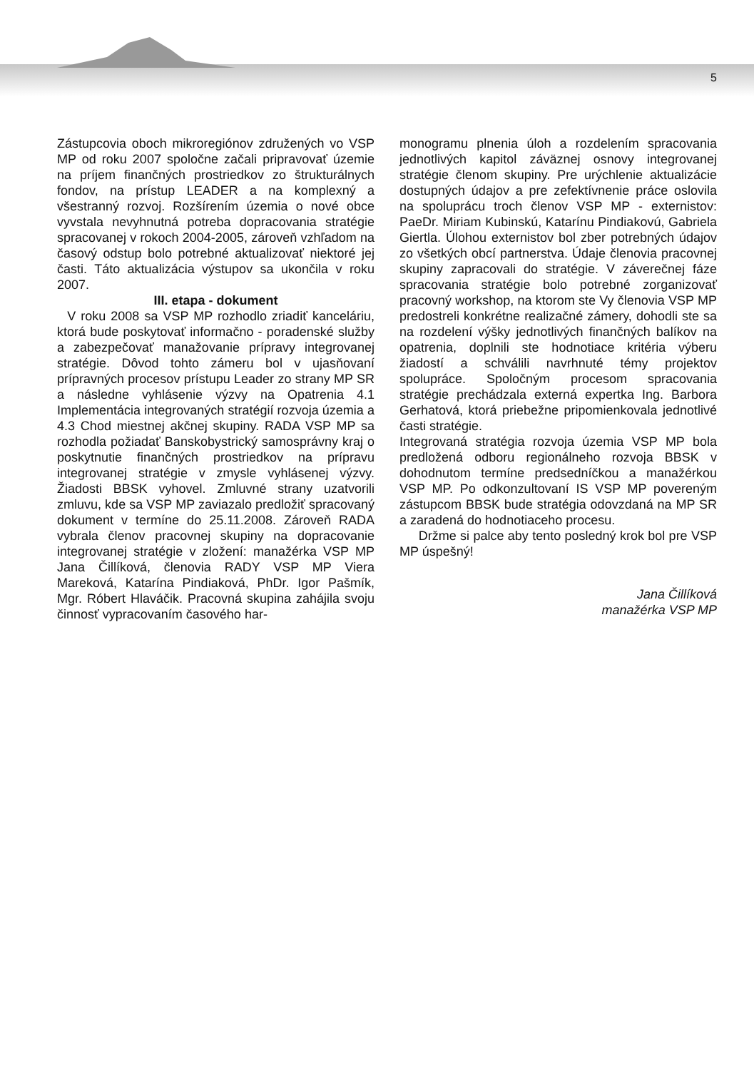5
Zástupcovia oboch mikroregiónov združených vo VSP MP od roku 2007 spoločne začali pripravovať územie na príjem finančných prostriedkov zo štrukturálnych fondov, na prístup LEADER a na komplexný a všestranný rozvoj. Rozšírením územia o nové obce vyvstala nevyhnutná potreba dopracovania stratégie spracovanej v rokoch 2004-2005, zároveň vzhľadom na časový odstup bolo potrebné aktualizovať niektoré jej časti. Táto aktualizácia výstupov sa ukončila v roku 2007.
III. etapa - dokument
V roku 2008 sa VSP MP rozhodlo zriadiť kanceláriu, ktorá bude poskytovať informačno - poradenské služby a zabezpečovať manažovanie prípravy integrovanej stratégie. Dôvod tohto zámeru bol v ujasňovaní prípravných procesov prístupu Leader zo strany MP SR a následne vyhlásenie výzvy na Opatrenia 4.1 Implementácia integrovaných stratégií rozvoja územia a 4.3 Chod miestnej akčnej skupiny. RADA VSP MP sa rozhodla požiadať Banskobystrický samosprávny kraj o poskytnutie finančných prostriedkov na prípravu integrovanej stratégie v zmysle vyhlásenej výzvy. Žiadosti BBSK vyhovel. Zmluvné strany uzatvorili zmluvu, kde sa VSP MP zaviazalo predložiť spracovaný dokument v termíne do 25.11.2008. Zároveň RADA vybrala členov pracovnej skupiny na dopracovanie integrovanej stratégie v zložení: manažérka VSP MP Jana Čillíková, členovia RADY VSP MP Viera Mareková, Katarína Pindiaková, PhDr. Igor Pašmík, Mgr. Róbert Hlaváčik. Pracovná skupina zahájila svoju činnosť vypracovaním časového har-
monogramu plnenia úloh a rozdelením spracovania jednotlivých kapitol záväznej osnovy integrovanej stratégie členom skupiny. Pre urýchlenie aktualizácie dostupných údajov a pre zefektívnenie práce oslovila na spoluprácu troch členov VSP MP - externistov: PaeDr. Miriam Kubinskú, Katarínu Pindiakovú, Gabriela Giertla. Úlohou externistov bol zber potrebných údajov zo všetkých obcí partnerstva. Údaje členovia pracovnej skupiny zapracovali do stratégie. V záverečnej fáze spracovania stratégie bolo potrebné zorganizovať pracovný workshop, na ktorom ste Vy členovia VSP MP predostreli konkrétne realizačné zámery, dohodli ste sa na rozdelení výšky jednotlivých finančných balíkov na opatrenia, doplnili ste hodnotiace kritéria výberu žiadostí a schválili navrhnuté témy projektov spolupráce. Spoločným procesom spracovania stratégie prechádzala externá expertka Ing. Barbora Gerhatová, ktorá priebežne pripomienkovala jednotlivé časti stratégie.
Integrovaná stratégia rozvoja územia VSP MP bola predložená odboru regionálneho rozvoja BBSK v dohodnutom termíne predsedníčkou a manažérkou VSP MP. Po odkonzultovaní IS VSP MP povereným zástupcom BBSK bude stratégia odovzdaná na MP SR a zaradená do hodnotiaceho procesu.
Držme si palce aby tento posledný krok bol pre VSP MP úspešný!
Jana Čillíková
manažérka VSP MP